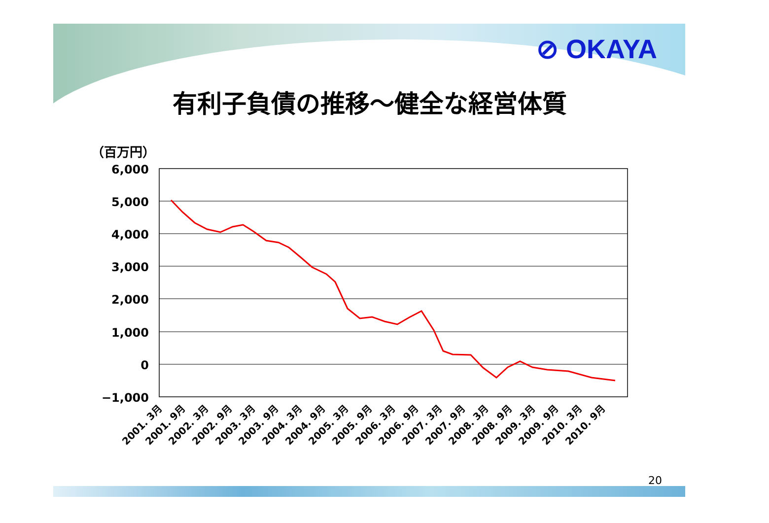⊘ OKAYA
有利子負債の推移～健全な経営体質
（百万円）
6,000
5,000
4,000
3,000
2,000
1,000
0
−1,000
2001. 3月
2001. 9月
2002. 3月
2002. 9月
2003. 3月
2003. 9月
2004. 3月
2004. 9月
2005. 3月
2005. 9月
2006. 3月
2006. 9月
2007. 3月
2007. 9月
2008. 3月
2008. 9月
2009. 3月
2009. 9月
2010. 3月
2010. 9月
20